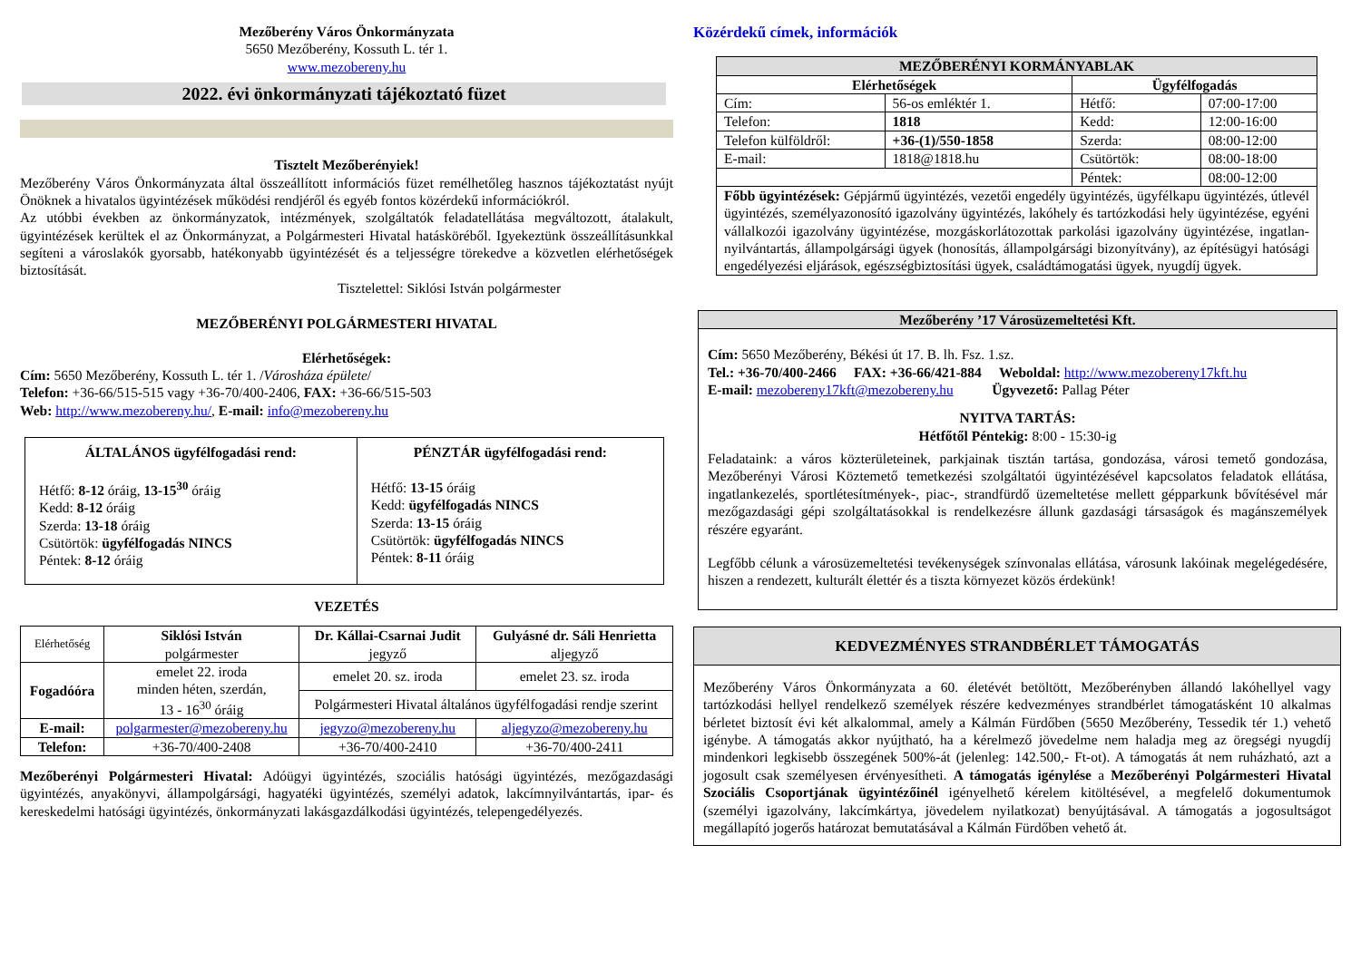Mezőberény Város Önkormányzata
5650 Mezőberény, Kossuth L. tér 1.
www.mezobereny.hu
2022. évi önkormányzati tájékoztató füzet
Tisztelt Mezőberényiek!
Mezőberény Város Önkormányzata által összeállított információs füzet remélhetőleg hasznos tájékoztatást nyújt Önöknek a hivatalos ügyintézések működési rendjéről és egyéb fontos közérdekű információkról.
Az utóbbi években az önkormányzatok, intézmények, szolgáltatók feladatellátása megváltozott, átalakult, ügyintézések kerültek el az Önkormányzat, a Polgármesteri Hivatal hatásköréből. Igyekeztünk összeállításunkkal segíteni a városlakók gyorsabb, hatékonyabb ügyintézését és a teljességre törekedve a közvetlen elérhetőségek biztosítását.
Tisztelettel: Siklósi István polgármester
MEZŐBERÉNYI POLGÁRMESTERI HIVATAL
Elérhetőségek:
Cím: 5650 Mezőberény, Kossuth L. tér 1. /Városháza épülete/
Telefon: +36-66/515-515 vagy +36-70/400-2406, FAX: +36-66/515-503
Web: http://www.mezobereny.hu/, E-mail: info@mezobereny.hu
| ÁLTALÁNOS ügyfélfogadási rend: Hétfő: 8-12 óráig, 13-15<sup>30</sup> óráig Kedd: 8-12 óráig Szerda: 13-18 óráig Csütörtök: ügyfélfogadás NINCS Péntek: 8-12 óráig | PÉNZTÁR ügyfélfogadási rend: Hétfő: 13-15 óráig Kedd: ügyfélfogadás NINCS Szerda: 13-15 óráig Csütörtök: ügyfélfogadás NINCS Péntek: 8-11 óráig |
VEZETÉS
| Elérhetőség | Siklósi István polgármester | Dr. Kállai-Csarnai Judit jegyző | Gulyásné dr. Sáli Henrietta aljegyző |
| Fogadóóra | emelet 22. iroda minden héten, szerdán, 13 - 16<sup>30</sup> óráig | emelet 20. sz. iroda | emelet 23. sz. iroda |
| | | Polgármesteri Hivatal általános ügyfélfogadási rendje szerint | |
| E-mail: | polgarmester@mezobereny.hu | jegyzo@mezobereny.hu | aljegyzo@mezobereny.hu |
| Telefon: | +36-70/400-2408 | +36-70/400-2410 | +36-70/400-2411 |
Mezőberényi Polgármesteri Hivatal: Adóügyi ügyintézés, szociális hatósági ügyintézés, mezőgazdasági ügyintézés, anyakönyvi, állampolgársági, hagyatéki ügyintézés, személyi adatok, lakcímnyilvántartás, ipar- és kereskedelmi hatósági ügyintézés, önkormányzati lakásgazdálkodási ügyintézés, telepengedélyezés.
Közérdekű címek, információk
| MEZŐBERÉNYI KORMÁNYABLAK | | | |
| --- | --- | --- | --- |
| Elérhetőségek | | Ügyfélfogadás | |
| Cím: | 56-os emléktér 1. | Hétfő: | 07:00-17:00 |
| Telefon: | 1818 | Kedd: | 12:00-16:00 |
| Telefon külföldről: | +36-(1)/550-1858 | Szerda: | 08:00-12:00 |
| E-mail: | 1818@1818.hu | Csütörtök: | 08:00-18:00 |
| | | Péntek: | 08:00-12:00 |
| Főbb ügyintézések: Gépjármű ügyintézés, vezetői engedély ügyintézés, ügyfélkapu ügyintézés, útlevél ügyintézés, személyazonosító igazolvány ügyintézés, lakóhely és tartózkodási hely ügyintézése, egyéni vállalkozói igazolvány ügyintézése, mozgáskorlátozottak parkolási igazolvány ügyintézése, ingatlan-nyilvántartás, állampolgársági ügyek (honosítás, állampolgársági bizonyítvány), az építésügyi hatósági engedélyezési eljárások, egészségbiztosítási ügyek, családtámogatási ügyek, nyugdíj ügyek. | | | |
Mezőberény ’17 Városüzemeltetési Kft.
Cím: 5650 Mezőberény, Békési út 17. B. lh. Fsz. 1.sz.
Tel.: +36-70/400-2466 FAX: +36-66/421-884 Weboldal: http://www.mezobereny17kft.hu
E-mail: mezobereny17kft@mezobereny.hu Ügyvezető: Pallag Péter
NYITVA TARTÁS:
Hétfőtől Péntekig: 8:00 - 15:30-ig
Feladataink: a város közterületeinek, parkjainak tisztán tartása, gondozása, városi temető gondozása, Mezőberényi Városi Köztemető temetkezési szolgáltatói ügyintézésével kapcsolatos feladatok ellátása, ingatlankezelés, sportlétesítmények-, piac-, strandfürdő üzemeltetése mellett gépparkunk bővítésével már mezőgazdasági gépi szolgáltatásokkal is rendelkezésre állunk gazdasági társaságok és magánszemélyek részére egyaránt.
Legfőbb célunk a városüzemeltetési tevékenységek színvonalas ellátása, városunk lakóinak megelégedésére, hiszen a rendezett, kulturált élettér és a tiszta környezet közös érdekünk!
KEDVEZMÉNYES STRANDBÉRLET TÁMOGATÁS
Mezőberény Város Önkormányzata a 60. életévét betöltött, Mezőberényben állandó lakóhellyel vagy tartózkodási hellyel rendelkező személyek részére kedvezményes strandbérlet támogatásként 10 alkalmas bérletet biztosít évi két alkalommal, amely a Kálmán Fürdőben (5650 Mezőberény, Tessedik tér 1.) vehető igénybe. A támogatás akkor nyújtható, ha a kérelmező jövedelme nem haladja meg az öregségi nyugdíj mindenkori legkisebb összegének 500%-át (jelenleg: 142.500,- Ft-ot). A támogatás át nem ruházható, azt a jogosult csak személyesen érvényesítheti. A támogatás igénylése a Mezőberényi Polgármesteri Hivatal Szociális Csoportjának ügyintézőinél igényelhető kérelem kitöltésével, a megfelelő dokumentumok (személyi igazolvány, lakcímkártya, jövedelem nyilatkozat) benyújtásával. A támogatás a jogosultságot megállapító jogerős határozat bemutatásával a Kálmán Fürdőben vehető át.